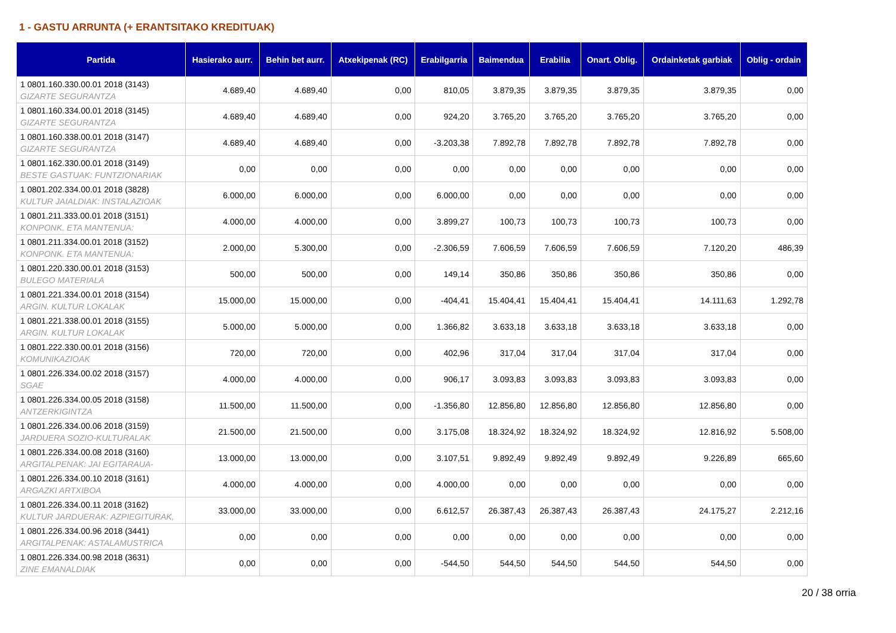1 - GASTU ARRUNTA (+ ERANTSITAKO KREDITUAK)
| Partida | Hasierako aurr. | Behin bet aurr. | Atxekipenak (RC) | Erabilgarria | Baimendua | Erabilia | Onart. Oblig. | Ordainketak garbiak | Oblig - ordain |
| --- | --- | --- | --- | --- | --- | --- | --- | --- | --- |
| 1 0801.160.330.00.01 2018 (3143) GIZARTE SEGURANTZA | 4.689,40 | 4.689,40 | 0,00 | 810,05 | 3.879,35 | 3.879,35 | 3.879,35 | 3.879,35 | 0,00 |
| 1 0801.160.334.00.01 2018 (3145) GIZARTE SEGURANTZA | 4.689,40 | 4.689,40 | 0,00 | 924,20 | 3.765,20 | 3.765,20 | 3.765,20 | 3.765,20 | 0,00 |
| 1 0801.160.338.00.01 2018 (3147) GIZARTE SEGURANTZA | 4.689,40 | 4.689,40 | 0,00 | -3.203,38 | 7.892,78 | 7.892,78 | 7.892,78 | 7.892,78 | 0,00 |
| 1 0801.162.330.00.01 2018 (3149) BESTE GASTUAK: FUNTZIONARIAK | 0,00 | 0,00 | 0,00 | 0,00 | 0,00 | 0,00 | 0,00 | 0,00 | 0,00 |
| 1 0801.202.334.00.01 2018 (3828) KULTUR JAIALDIAK: INSTALAZIOAK | 6.000,00 | 6.000,00 | 0,00 | 6.000,00 | 0,00 | 0,00 | 0,00 | 0,00 | 0,00 |
| 1 0801.211.333.00.01 2018 (3151) KONPONK. ETA MANTENUA: | 4.000,00 | 4.000,00 | 0,00 | 3.899,27 | 100,73 | 100,73 | 100,73 | 100,73 | 0,00 |
| 1 0801.211.334.00.01 2018 (3152) KONPONK. ETA MANTENUA: | 2.000,00 | 5.300,00 | 0,00 | -2.306,59 | 7.606,59 | 7.606,59 | 7.606,59 | 7.120,20 | 486,39 |
| 1 0801.220.330.00.01 2018 (3153) BULEGO MATERIALA | 500,00 | 500,00 | 0,00 | 149,14 | 350,86 | 350,86 | 350,86 | 350,86 | 0,00 |
| 1 0801.221.334.00.01 2018 (3154) ARGIN. KULTUR LOKALAK | 15.000,00 | 15.000,00 | 0,00 | -404,41 | 15.404,41 | 15.404,41 | 15.404,41 | 14.111,63 | 1.292,78 |
| 1 0801.221.338.00.01 2018 (3155) ARGIN. KULTUR LOKALAK | 5.000,00 | 5.000,00 | 0,00 | 1.366,82 | 3.633,18 | 3.633,18 | 3.633,18 | 3.633,18 | 0,00 |
| 1 0801.222.330.00.01 2018 (3156) KOMUNIKAZIOAK | 720,00 | 720,00 | 0,00 | 402,96 | 317,04 | 317,04 | 317,04 | 317,04 | 0,00 |
| 1 0801.226.334.00.02 2018 (3157) SGAE | 4.000,00 | 4.000,00 | 0,00 | 906,17 | 3.093,83 | 3.093,83 | 3.093,83 | 3.093,83 | 0,00 |
| 1 0801.226.334.00.05 2018 (3158) ANTZERKIGINTZA | 11.500,00 | 11.500,00 | 0,00 | -1.356,80 | 12.856,80 | 12.856,80 | 12.856,80 | 12.856,80 | 0,00 |
| 1 0801.226.334.00.06 2018 (3159) JARDUERA SOZIO-KULTURALAK | 21.500,00 | 21.500,00 | 0,00 | 3.175,08 | 18.324,92 | 18.324,92 | 18.324,92 | 12.816,92 | 5.508,00 |
| 1 0801.226.334.00.08 2018 (3160) ARGITALPENAK: JAI EGITARAUA- | 13.000,00 | 13.000,00 | 0,00 | 3.107,51 | 9.892,49 | 9.892,49 | 9.892,49 | 9.226,89 | 665,60 |
| 1 0801.226.334.00.10 2018 (3161) ARGAZKI ARTXIBOA | 4.000,00 | 4.000,00 | 0,00 | 4.000,00 | 0,00 | 0,00 | 0,00 | 0,00 | 0,00 |
| 1 0801.226.334.00.11 2018 (3162) KULTUR JARDUERAK: AZPIEGITURAK, | 33.000,00 | 33.000,00 | 0,00 | 6.612,57 | 26.387,43 | 26.387,43 | 26.387,43 | 24.175,27 | 2.212,16 |
| 1 0801.226.334.00.96 2018 (3441) ARGITALPENAK: ASTALAMUSTRICA | 0,00 | 0,00 | 0,00 | 0,00 | 0,00 | 0,00 | 0,00 | 0,00 | 0,00 |
| 1 0801.226.334.00.98 2018 (3631) ZINE EMANALDIAK | 0,00 | 0,00 | 0,00 | -544,50 | 544,50 | 544,50 | 544,50 | 544,50 | 0,00 |
20 / 38 orria